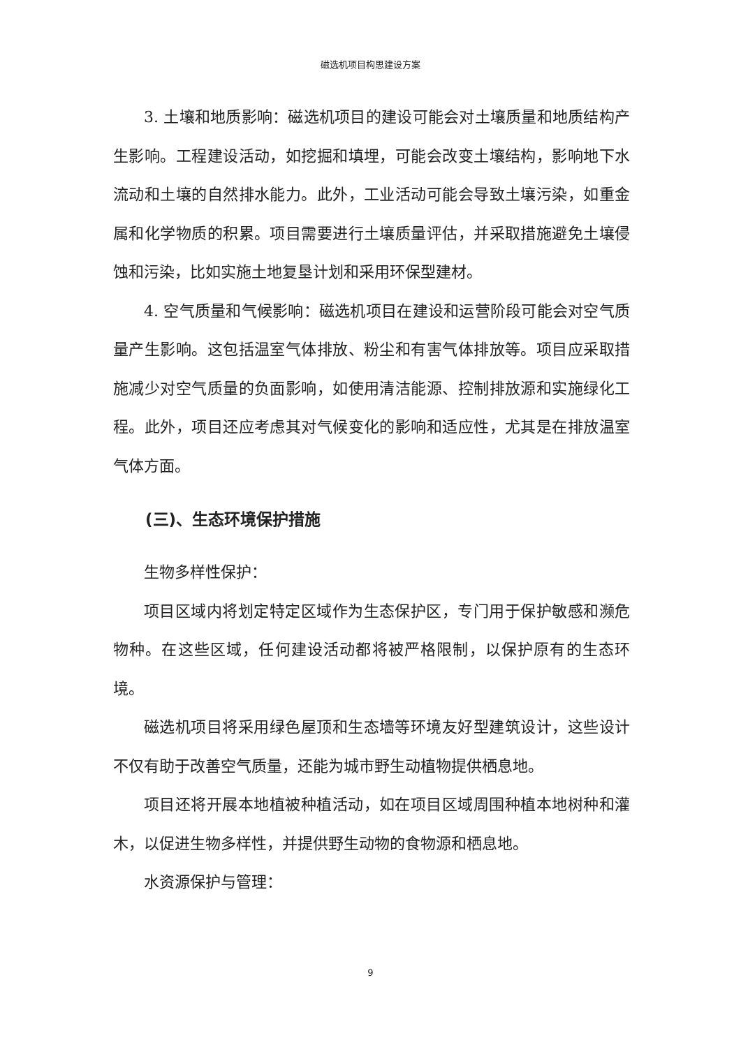磁选机项目构思建设方案
3. 土壤和地质影响：磁选机项目的建设可能会对土壤质量和地质结构产生影响。工程建设活动，如挖掘和填埋，可能会改变土壤结构，影响地下水流动和土壤的自然排水能力。此外，工业活动可能会导致土壤污染，如重金属和化学物质的积累。项目需要进行土壤质量评估，并采取措施避免土壤侵蚀和污染，比如实施土地复垦计划和采用环保型建材。
4. 空气质量和气候影响：磁选机项目在建设和运营阶段可能会对空气质量产生影响。这包括温室气体排放、粉尘和有害气体排放等。项目应采取措施减少对空气质量的负面影响，如使用清洁能源、控制排放源和实施绿化工程。此外，项目还应考虑其对气候变化的影响和适应性，尤其是在排放温室气体方面。
(三)、生态环境保护措施
生物多样性保护：
项目区域内将划定特定区域作为生态保护区，专门用于保护敏感和濒危物种。在这些区域，任何建设活动都将被严格限制，以保护原有的生态环境。
磁选机项目将采用绿色屋顶和生态墙等环境友好型建筑设计，这些设计不仅有助于改善空气质量，还能为城市野生动植物提供栖息地。
项目还将开展本地植被种植活动，如在项目区域周围种植本地树种和灌木，以促进生物多样性，并提供野生动物的食物源和栖息地。
水资源保护与管理：
9